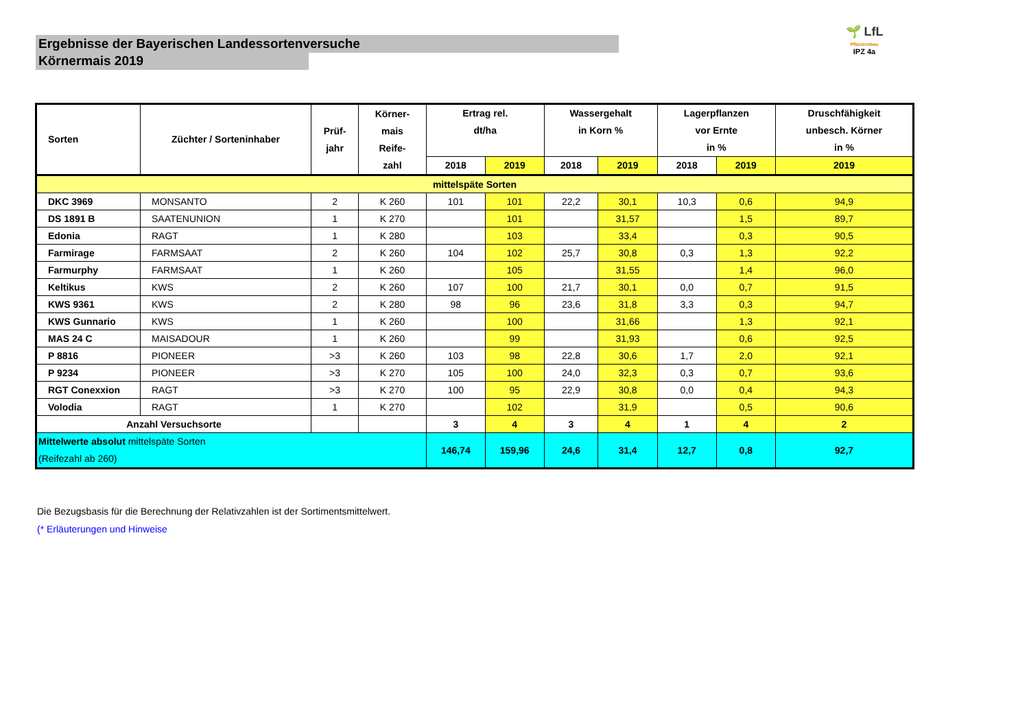Ergebnisse der Bayerischen Landessortenversuche
Körnermais 2019
🌱 LfL
Pflanzenbau
IPZ 4a
| Sorten | Züchter / Sorteninhaber | Prüf- jahr | Körner- mais Reife- zahl | Ertrag rel. dt/ha | | Wassergehalt in Korn % | | Lagerpflanzen vor Ernte in % | | Druschfähigkeit unbesch. Körner in % |
| --- | --- | --- | --- | --- | --- | --- | --- | --- | --- | --- |
| | | | | 2018 | 2019 | 2018 | 2019 | 2018 | 2019 | 2019 |
| mittelspäte Sorten | | | | | | | | | | |
| DKC 3969 | MONSANTO | 2 | K 260 | 101 | 101 | 22,2 | 30,1 | 10,3 | 0,6 | 94,9 |
| DS 1891 B | SAATENUNION | 1 | K 270 | | 101 | | 31,57 | | 1,5 | 89,7 |
| Edonia | RAGT | 1 | K 280 | | 103 | | 33,4 | | 0,3 | 90,5 |
| Farmirage | FARMSAAT | 2 | K 260 | 104 | 102 | 25,7 | 30,8 | 0,3 | 1,3 | 92,2 |
| Farmurphy | FARMSAAT | 1 | K 260 | | 105 | | 31,55 | | 1,4 | 96,0 |
| Keltikus | KWS | 2 | K 260 | 107 | 100 | 21,7 | 30,1 | 0,0 | 0,7 | 91,5 |
| KWS 9361 | KWS | 2 | K 280 | 98 | 96 | 23,6 | 31,8 | 3,3 | 0,3 | 94,7 |
| KWS Gunnario | KWS | 1 | K 260 | | 100 | | 31,66 | | 1,3 | 92,1 |
| MAS 24 C | MAISADOUR | 1 | K 260 | | 99 | | 31,93 | | 0,6 | 92,5 |
| P 8816 | PIONEER | >3 | K 260 | 103 | 98 | 22,8 | 30,6 | 1,7 | 2,0 | 92,1 |
| P 9234 | PIONEER | >3 | K 270 | 105 | 100 | 24,0 | 32,3 | 0,3 | 0,7 | 93,6 |
| RGT Conexxion | RAGT | >3 | K 270 | 100 | 95 | 22,9 | 30,8 | 0,0 | 0,4 | 94,3 |
| Volodia | RAGT | 1 | K 270 | | 102 | | 31,9 | | 0,5 | 90,6 |
| Anzahl Versuchsorte | | | | 3 | 4 | 3 | 4 | 1 | 4 | 2 |
| Mittelwerte absolut mittelspäte Sorten (Reifezahl ab 260) | | | | 146,74 | 159,96 | 24,6 | 31,4 | 12,7 | 0,8 | 92,7 |
Die Bezugsbasis für die Berechnung der Relativzahlen ist der Sortimentsmittelwert.
(* Erläuterungen und Hinweise